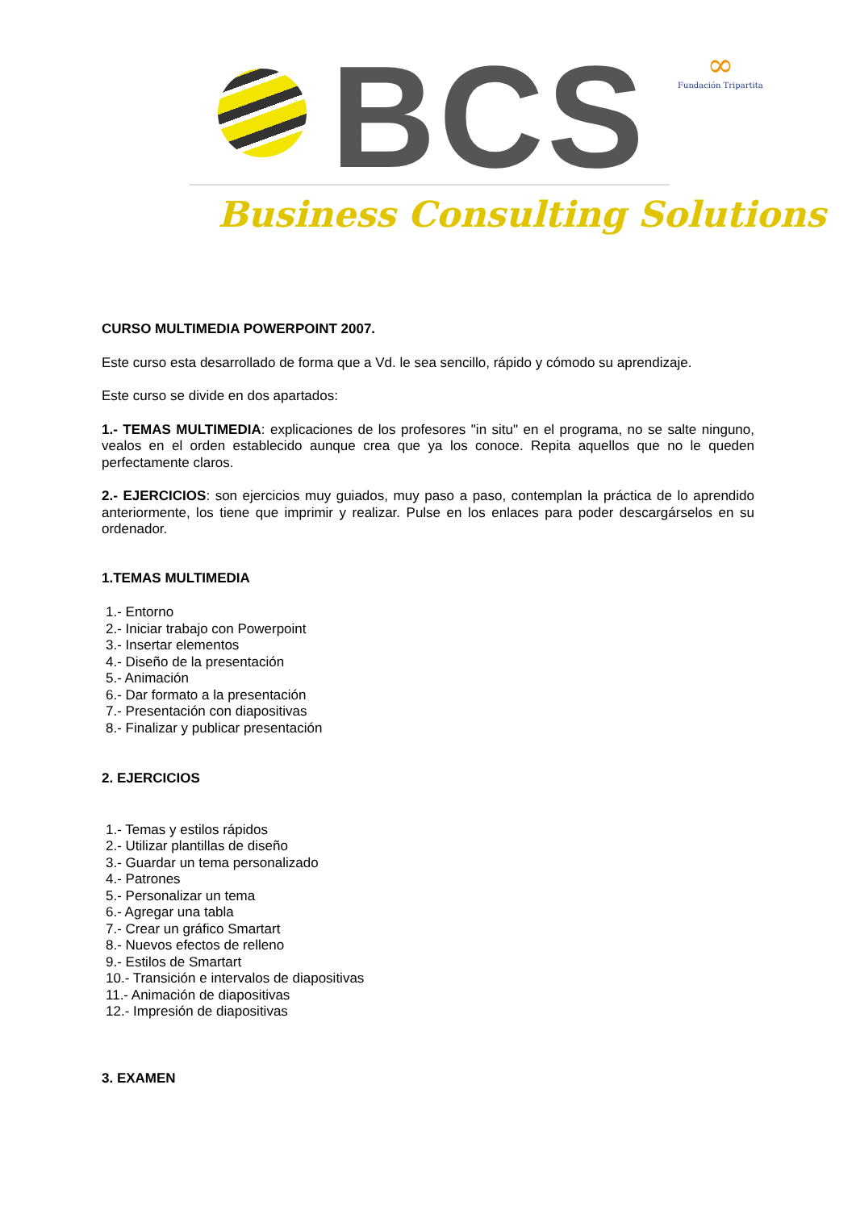BCS
Business Consulting Solutions
∞
Fundación Tripartita
CURSO MULTIMEDIA POWERPOINT 2007.
Este curso esta desarrollado de forma que a Vd. le sea sencillo, rápido y cómodo su aprendizaje.
Este curso se divide en dos apartados:
1.- TEMAS MULTIMEDIA: explicaciones de los profesores "in situ" en el programa, no se salte ninguno, vealos en el orden establecido aunque crea que ya los conoce. Repita aquellos que no le queden perfectamente claros.
2.- EJERCICIOS: son ejercicios muy guiados, muy paso a paso, contemplan la práctica de lo aprendido anteriormente, los tiene que imprimir y realizar. Pulse en los enlaces para poder descargárselos en su ordenador.
1.TEMAS MULTIMEDIA
1.- Entorno
2.- Iniciar trabajo con Powerpoint
3.- Insertar elementos
4.- Diseño de la presentación
5.- Animación
6.- Dar formato a la presentación
7.- Presentación con diapositivas
8.- Finalizar y publicar presentación
2. EJERCICIOS
1.- Temas y estilos rápidos
2.- Utilizar plantillas de diseño
3.- Guardar un tema personalizado
4.- Patrones
5.- Personalizar un tema
6.- Agregar una tabla
7.- Crear un gráfico Smartart
8.- Nuevos efectos de relleno
9.- Estilos de Smartart
10.- Transición e intervalos de diapositivas
11.- Animación de diapositivas
12.- Impresión de diapositivas
3. EXAMEN